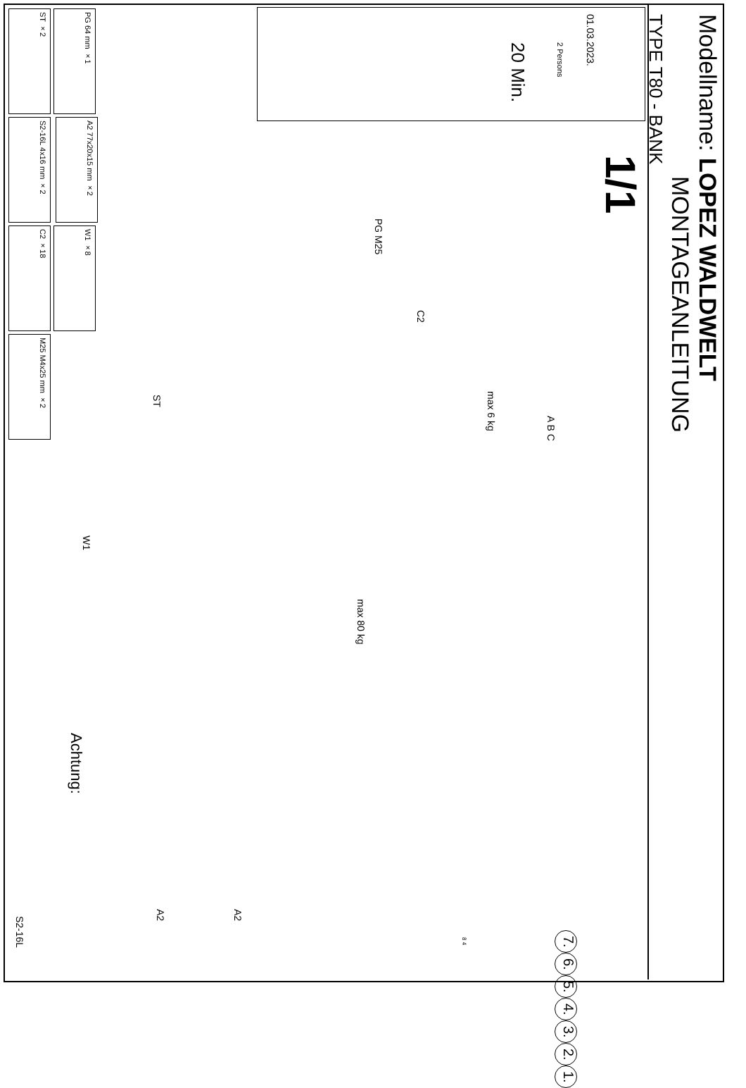Modellname: LOPEZ WALDWELT
MONTAGEANLEITUNG
TYPE T80 - BANK
1/1
01.03.2023.
ST ×2
PG 64 mm ×1
S2-16L 4x16 mm ×2
A2 77x20x15 mm ×2
C2 ×18
W1 ×8
M25 M4x25 mm ×2
20 Min.
2 Persons
max 6 kg
max 80 kg
Achtung:
A B C
PG M25
C2
ST
W1
A2
A2
S2-16L
1. 2. 3. 4. 5. 6. 7.
8 4